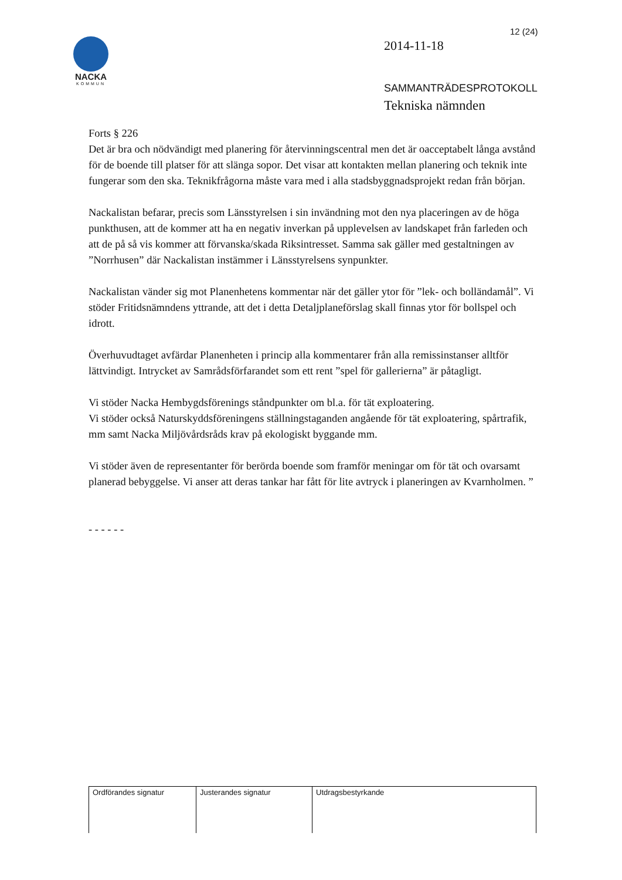12 (24)
NACKA
KOMMUN
2014-11-18
SAMMANTRÄDESPROTOKOLL
Tekniska nämnden
Forts § 226
Det är bra och nödvändigt med planering för återvinningscentral men det är oacceptabelt långa avstånd för de boende till platser för att slänga sopor. Det visar att kontakten mellan planering och teknik inte fungerar som den ska. Teknikfrågorna måste vara med i alla stadsbyggnadsprojekt redan från början.
Nackalistan befarar, precis som Länsstyrelsen i sin invändning mot den nya placeringen av de höga punkthusen, att de kommer att ha en negativ inverkan på upplevelsen av landskapet från farleden och att de på så vis kommer att förvanska/skada Riksintresset. Samma sak gäller med gestaltningen av ”Norrhusen” där Nackalistan instämmer i Länsstyrelsens synpunkter.
Nackalistan vänder sig mot Planenhetens kommentar när det gäller ytor för ”lek- och bolländamål”. Vi stöder Fritidsnämndens yttrande, att det i detta Detaljplaneförslag skall finnas ytor för bollspel och idrott.
Överhuvudtaget avfärdar Planenheten i princip alla kommentarer från alla remissinstanser alltför lättvindigt. Intrycket av Samrådsförfarandet som ett rent ”spel för gallerierna” är påtagligt.
Vi stöder Nacka Hembygdsförenings ståndpunkter om bl.a. för tät exploatering.
Vi stöder också Naturskyddsföreningens ställningstaganden angående för tät exploatering, spårtrafik, mm samt Nacka Miljövårdsråds krav på ekologiskt byggande mm.
Vi stöder även de representanter för berörda boende som framför meningar om för tät och ovarsamt planerad bebyggelse. Vi anser att deras tankar har fått för lite avtryck i planeringen av Kvarnholmen. ”
- - - - - -
| Ordförandes signatur | Justerandes signatur | Utdragsbestyrkande |